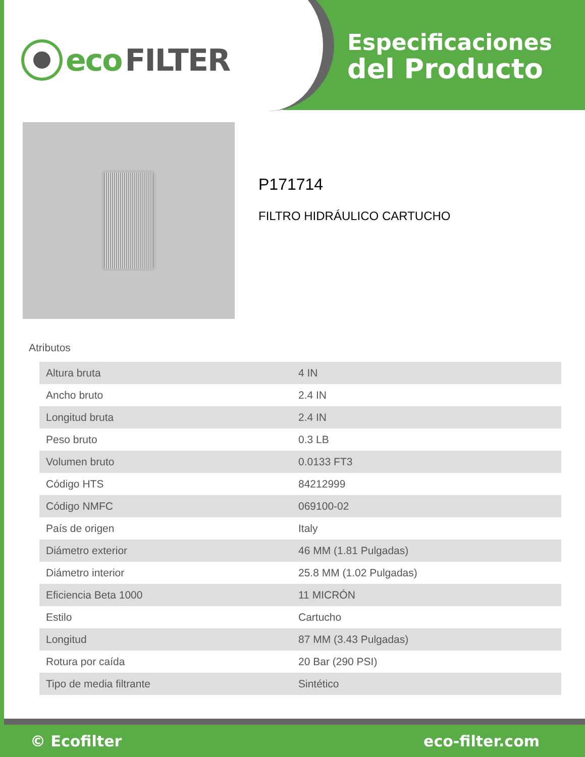eco FILTER
Especificaciones
del Producto
P171714
FILTRO HIDRÁULICO CARTUCHO
Atributos
| Altura bruta | 4 IN |
| Ancho bruto | 2.4 IN |
| Longitud bruta | 2.4 IN |
| Peso bruto | 0.3 LB |
| Volumen bruto | 0.0133 FT3 |
| Código HTS | 84212999 |
| Código NMFC | 069100-02 |
| País de origen | Italy |
| Diámetro exterior | 46 MM (1.81 Pulgadas) |
| Diámetro interior | 25.8 MM (1.02 Pulgadas) |
| Eficiencia Beta 1000 | 11 MICRÓN |
| Estilo | Cartucho |
| Longitud | 87 MM (3.43 Pulgadas) |
| Rotura por caída | 20 Bar (290 PSI) |
| Tipo de media filtrante | Sintético |
© Ecofilter eco-filter.com